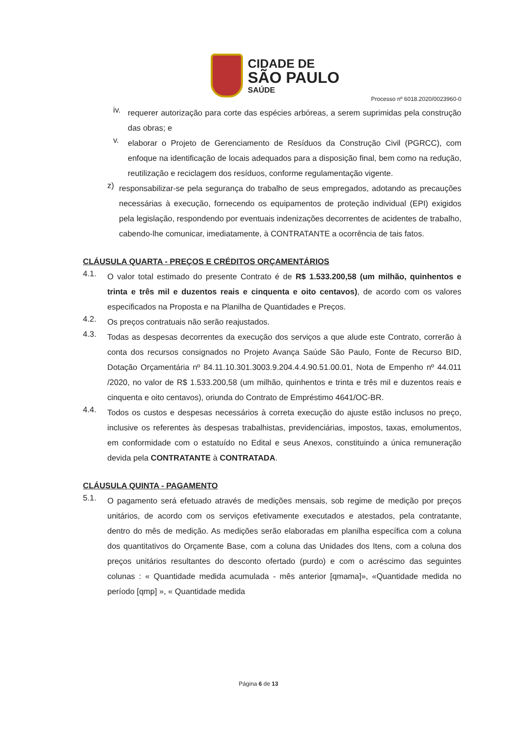CIDADE DE
SÃO PAULO
SAÚDE
Processo nº 6018.2020/0023960-0
iv.
requerer autorização para corte das espécies arbóreas, a serem suprimidas pela construção das obras; e
v.
elaborar o Projeto de Gerenciamento de Resíduos da Construção Civil (PGRCC), com enfoque na identificação de locais adequados para a disposição final, bem como na redução, reutilização e reciclagem dos resíduos, conforme regulamentação vigente.
z)
responsabilizar-se pela segurança do trabalho de seus empregados, adotando as precauções necessárias à execução, fornecendo os equipamentos de proteção individual (EPI) exigidos pela legislação, respondendo por eventuais indenizações decorrentes de acidentes de trabalho, cabendo-lhe comunicar, imediatamente, à CONTRATANTE a ocorrência de tais fatos.
CLÁUSULA QUARTA - PREÇOS E CRÉDITOS ORÇAMENTÁRIOS
4.1.
O valor total estimado do presente Contrato é de R$ 1.533.200,58 (um milhão, quinhentos e trinta e três mil e duzentos reais e cinquenta e oito centavos), de acordo com os valores especificados na Proposta e na Planilha de Quantidades e Preços.
4.2.
Os preços contratuais não serão reajustados.
4.3.
Todas as despesas decorrentes da execução dos serviços a que alude este Contrato, correrão à conta dos recursos consignados no Projeto Avança Saúde São Paulo, Fonte de Recurso BID, Dotação Orçamentária nº 84.11.10.301.3003.9.204.4.4.90.51.00.01, Nota de Empenho nº 44.011 /2020, no valor de R$ 1.533.200,58 (um milhão, quinhentos e trinta e três mil e duzentos reais e cinquenta e oito centavos), oriunda do Contrato de Empréstimo 4641/OC-BR.
4.4.
Todos os custos e despesas necessários à correta execução do ajuste estão inclusos no preço, inclusive os referentes às despesas trabalhistas, previdenciárias, impostos, taxas, emolumentos, em conformidade com o estatuído no Edital e seus Anexos, constituindo a única remuneração devida pela CONTRATANTE à CONTRATADA.
CLÁUSULA QUINTA - PAGAMENTO
5.1.
O pagamento será efetuado através de medições mensais, sob regime de medição por preços unitários, de acordo com os serviços efetivamente executados e atestados, pela contratante, dentro do mês de medição. As medições serão elaboradas em planilha específica com a coluna dos quantitativos do Orçamente Base, com a coluna das Unidades dos Itens, com a coluna dos preços unitários resultantes do desconto ofertado (purdo) e com o acréscimo das seguintes colunas : « Quantidade medida acumulada - mês anterior [qmama]», «Quantidade medida no período [qmp] », « Quantidade medida
Página 6 de 13